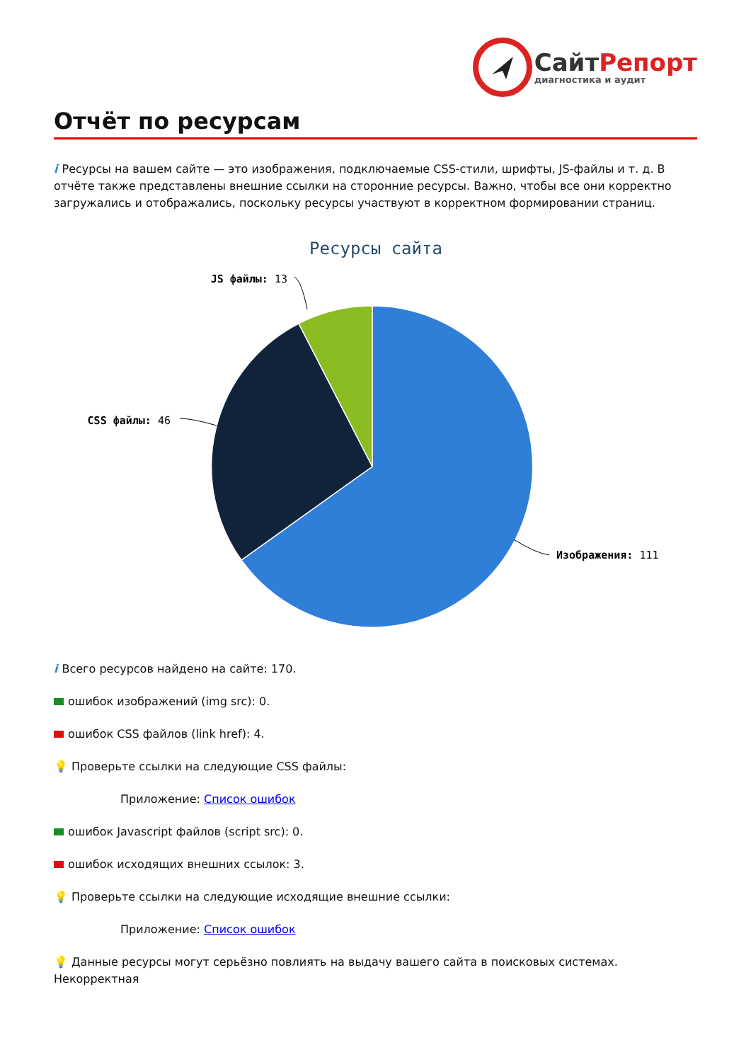Сайт Репорт
диагностика и аудит
Отчёт по ресурсам
i Ресурсы на вашем сайте — это изображения, подключаемые CSS-стили, шрифты, JS-файлы и т. д. В отчёте также представлены внешние ссылки на сторонние ресурсы. Важно, чтобы все они корректно загружались и отображались, поскольку ресурсы участвуют в корректном формировании страниц.
Ресурсы сайта
JS файлы: 13
CSS файлы: 46
Изображения: 111
i Всего ресурсов найдено на сайте: 170.
ошибок изображений (img src): 0.
ошибок CSS файлов (link href): 4.
💡 Проверьте ссылки на следующие CSS файлы:
Приложение: Список ошибок
ошибок Javascript файлов (script src): 0.
ошибок исходящих внешних ссылок: 3.
💡 Проверьте ссылки на следующие исходящие внешние ссылки:
Приложение: Список ошибок
💡 Данные ресурсы могут серьёзно повлиять на выдачу вашего сайта в поисковых системах. Некорректная